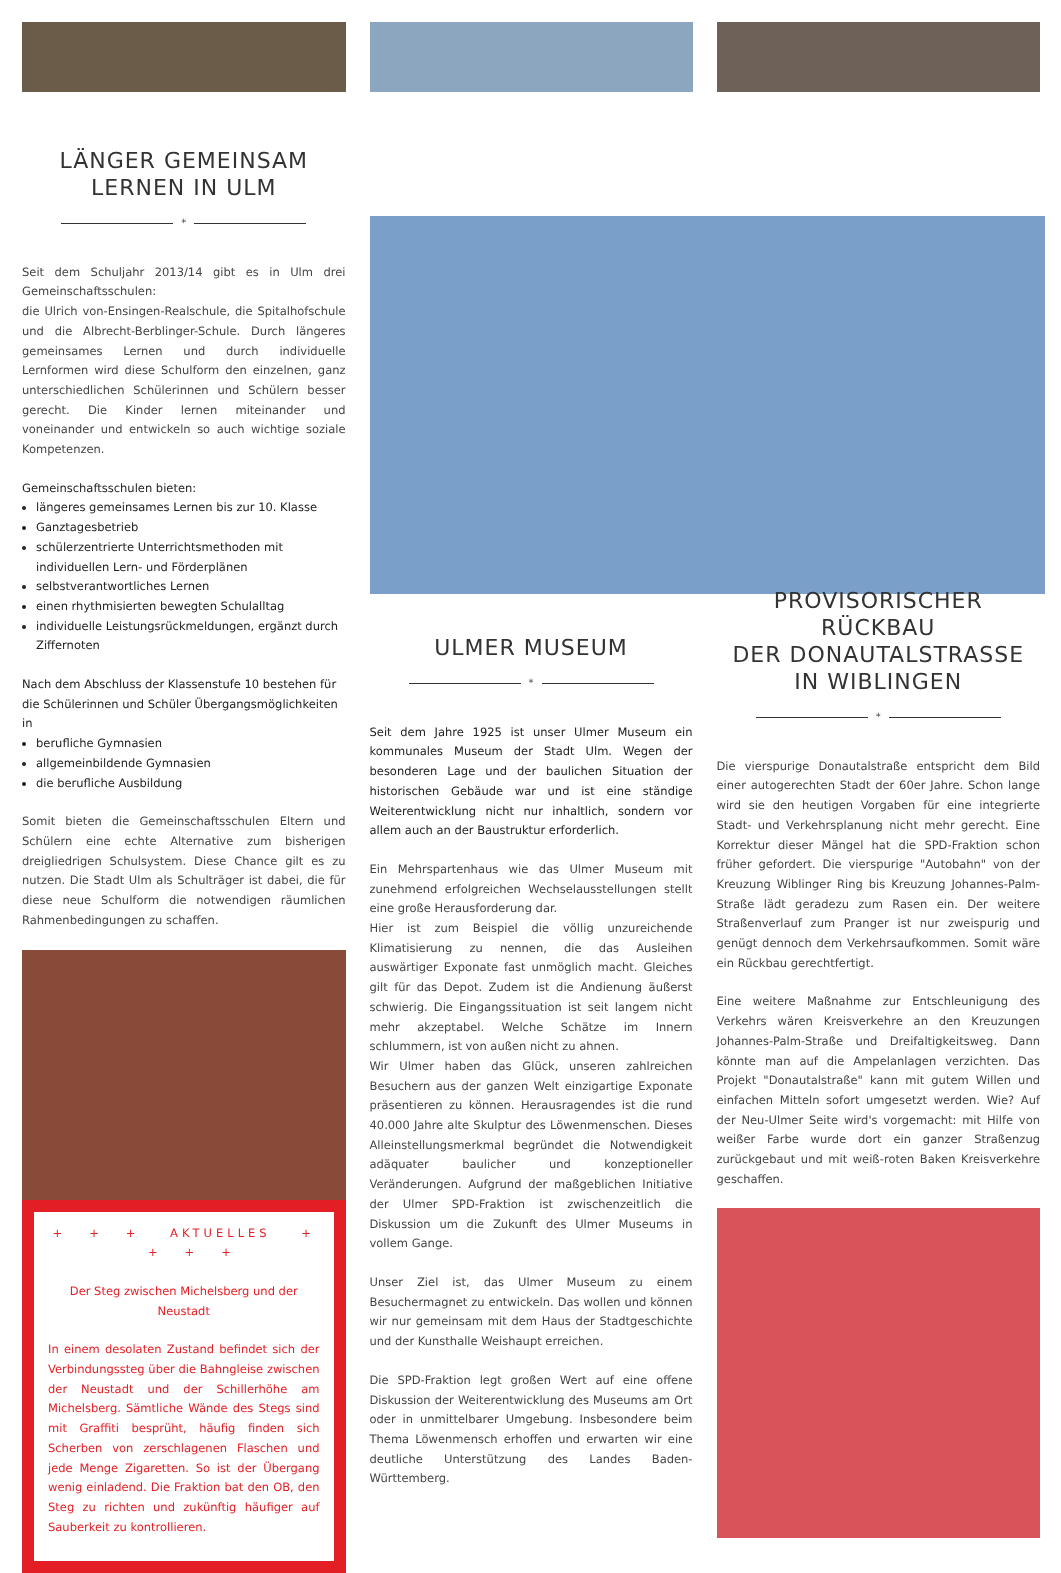LÄNGER GEMEINSAM
LERNEN IN ULM
*
Seit dem Schuljahr 2013/14 gibt es in Ulm drei Gemeinschaftsschulen:
die Ulrich von-Ensingen-Realschule, die Spitalhofschule und die Albrecht-Berblinger-Schule. Durch längeres gemeinsames Lernen und durch individuelle Lernformen wird diese Schulform den einzelnen, ganz unterschiedlichen Schülerinnen und Schülern besser gerecht. Die Kinder lernen miteinander und voneinander und entwickeln so auch wichtige soziale Kompetenzen.
Gemeinschaftsschulen bieten:
längeres gemeinsames Lernen bis zur 10. Klasse
Ganztagesbetrieb
schülerzentrierte Unterrichtsmethoden mit individuellen Lern- und Förderplänen
selbstverantwortliches Lernen
einen rhythmisierten bewegten Schulalltag
individuelle Leistungsrückmeldungen, ergänzt durch Ziffernoten
Nach dem Abschluss der Klassenstufe 10 bestehen für die Schülerinnen und Schüler Übergangsmöglichkeiten in
berufliche Gymnasien
allgemeinbildende Gymnasien
die berufliche Ausbildung
Somit bieten die Gemeinschaftsschulen Eltern und Schülern eine echte Alternative zum bisherigen dreigliedrigen Schulsystem. Diese Chance gilt es zu nutzen. Die Stadt Ulm als Schulträger ist dabei, die für diese neue Schulform die notwendigen räumlichen Rahmenbedingungen zu schaffen.
+ + + AKTUELLES + + + +
Der Steg zwischen Michelsberg und der Neustadt
In einem desolaten Zustand befindet sich der Verbindungssteg über die Bahngleise zwischen der Neustadt und der Schillerhöhe am Michelsberg. Sämtliche Wände des Stegs sind mit Graffiti besprüht, häufig finden sich Scherben von zerschlagenen Flaschen und jede Menge Zigaretten. So ist der Übergang wenig einladend. Die Fraktion bat den OB, den Steg zu richten und zukünftig häufiger auf Sauberkeit zu kontrollieren.
ULMER MUSEUM
*
Seit dem Jahre 1925 ist unser Ulmer Museum ein kommunales Museum der Stadt Ulm. Wegen der besonderen Lage und der baulichen Situation der historischen Gebäude war und ist eine ständige Weiterentwicklung nicht nur inhaltlich, sondern vor allem auch an der Baustruktur erforderlich.
Ein Mehrspartenhaus wie das Ulmer Museum mit zunehmend erfolgreichen Wechselausstellungen stellt eine große Herausforderung dar.
Hier ist zum Beispiel die völlig unzureichende Klimatisierung zu nennen, die das Ausleihen auswärtiger Exponate fast unmöglich macht. Gleiches gilt für das Depot. Zudem ist die Andienung äußerst schwierig. Die Eingangssituation ist seit langem nicht mehr akzeptabel. Welche Schätze im Innern schlummern, ist von außen nicht zu ahnen.
Wir Ulmer haben das Glück, unseren zahlreichen Besuchern aus der ganzen Welt einzigartige Exponate präsentieren zu können. Herausragendes ist die rund 40.000 Jahre alte Skulptur des Löwenmenschen. Dieses Alleinstellungsmerkmal begründet die Notwendigkeit adäquater baulicher und konzeptioneller Veränderungen. Aufgrund der maßgeblichen Initiative der Ulmer SPD-Fraktion ist zwischenzeitlich die Diskussion um die Zukunft des Ulmer Museums in vollem Gange.
Unser Ziel ist, das Ulmer Museum zu einem Besuchermagnet zu entwickeln. Das wollen und können wir nur gemeinsam mit dem Haus der Stadtgeschichte und der Kunsthalle Weishaupt erreichen.
Die SPD-Fraktion legt großen Wert auf eine offene Diskussion der Weiterentwicklung des Museums am Ort oder in unmittelbarer Umgebung. Insbesondere beim Thema Löwenmensch erhoffen und erwarten wir eine deutliche Unterstützung des Landes Baden-Württemberg.
PROVISORISCHER RÜCKBAU
DER DONAUTALSTRASSE
IN WIBLINGEN
*
Die vierspurige Donautalstraße entspricht dem Bild einer autogerechten Stadt der 60er Jahre. Schon lange wird sie den heutigen Vorgaben für eine integrierte Stadt- und Verkehrsplanung nicht mehr gerecht. Eine Korrektur dieser Mängel hat die SPD-Fraktion schon früher gefordert. Die vierspurige "Autobahn" von der Kreuzung Wiblinger Ring bis Kreuzung Johannes-Palm-Straße lädt geradezu zum Rasen ein. Der weitere Straßenverlauf zum Pranger ist nur zweispurig und genügt dennoch dem Verkehrsaufkommen. Somit wäre ein Rückbau gerechtfertigt.
Eine weitere Maßnahme zur Entschleunigung des Verkehrs wären Kreisverkehre an den Kreuzungen Johannes-Palm-Straße und Dreifaltigkeitsweg. Dann könnte man auf die Ampelanlagen verzichten. Das Projekt "Donautalstraße" kann mit gutem Willen und einfachen Mitteln sofort umgesetzt werden. Wie? Auf der Neu-Ulmer Seite wird's vorgemacht: mit Hilfe von weißer Farbe wurde dort ein ganzer Straßenzug zurückgebaut und mit weiß-roten Baken Kreisverkehre geschaffen.